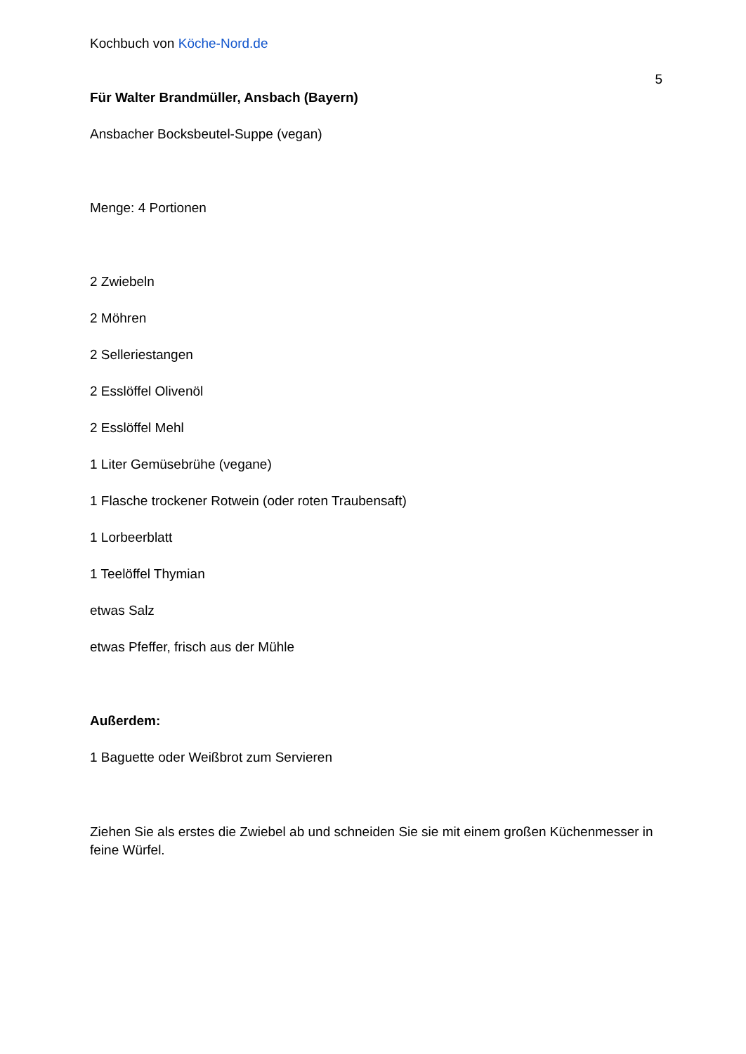Kochbuch von Köche-Nord.de
5
Für Walter Brandmüller, Ansbach (Bayern)
Ansbacher Bocksbeutel-Suppe (vegan)
Menge: 4 Portionen
2 Zwiebeln
2 Möhren
2 Selleriestangen
2 Esslöffel Olivenöl
2 Esslöffel Mehl
1 Liter Gemüsebrühe (vegane)
1 Flasche trockener Rotwein (oder roten Traubensaft)
1 Lorbeerblatt
1 Teelöffel Thymian
etwas Salz
etwas Pfeffer, frisch aus der Mühle
Außerdem:
1 Baguette oder Weißbrot zum Servieren
Ziehen Sie als erstes die Zwiebel ab und schneiden Sie sie mit einem großen Küchenmesser in feine Würfel.